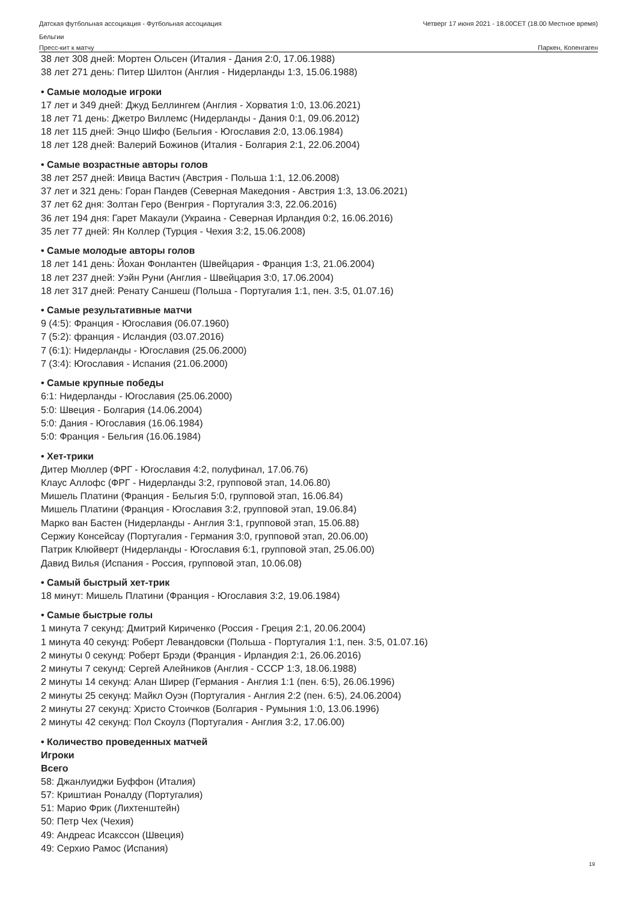Датская футбольная ассоциация - Футбольная ассоциация Четверг 17 июня 2021 - 18.00CET (18.00 Местное время)
Бельгии
Пресс-кит к матчу Паркен, Копенгаген
38 лет 308 дней: Мортен Ольсен (Италия - Дания 2:0, 17.06.1988)
38 лет 271 день: Питер Шилтон (Англия - Нидерланды 1:3, 15.06.1988)
• Самые молодые игроки
17 лет и 349 дней: Джуд Беллингем (Англия - Хорватия 1:0, 13.06.2021)
18 лет 71 день: Джетро Виллемс (Нидерланды - Дания 0:1, 09.06.2012)
18 лет 115 дней: Энцо Шифо (Бельгия - Югославия 2:0, 13.06.1984)
18 лет 128 дней: Валерий Божинов (Италия - Болгария 2:1, 22.06.2004)
• Самые возрастные авторы голов
38 лет 257 дней: Ивица Вастич (Австрия - Польша 1:1, 12.06.2008)
37 лет и 321 день: Горан Пандев (Северная Македония - Австрия 1:3, 13.06.2021)
37 лет 62 дня: Золтан Геро (Венгрия - Португалия 3:3, 22.06.2016)
36 лет 194 дня: Гарет Макаули (Украина - Северная Ирландия 0:2, 16.06.2016)
35 лет 77 дней: Ян Коллер (Турция - Чехия 3:2, 15.06.2008)
• Самые молодые авторы голов
18 лет 141 день: Йохан Фонлантен (Швейцария - Франция 1:3, 21.06.2004)
18 лет 237 дней: Уэйн Руни (Англия - Швейцария 3:0, 17.06.2004)
18 лет 317 дней: Ренату Саншеш (Польша - Португалия 1:1, пен. 3:5, 01.07.16)
• Самые результативные матчи
9 (4:5): Франция - Югославия (06.07.1960)
7 (5:2): франция - Исландия (03.07.2016)
7 (6:1): Нидерланды - Югославия (25.06.2000)
7 (3:4): Югославия - Испания (21.06.2000)
• Самые крупные победы
6:1: Нидерланды - Югославия (25.06.2000)
5:0: Швеция - Болгария (14.06.2004)
5:0: Дания - Югославия (16.06.1984)
5:0: Франция - Бельгия (16.06.1984)
• Хет-трики
Дитер Мюллер (ФРГ - Югославия 4:2, полуфинал, 17.06.76)
Клаус Аллофс (ФРГ - Нидерланды 3:2, групповой этап, 14.06.80)
Мишель Платини (Франция - Бельгия 5:0, групповой этап, 16.06.84)
Мишель Платини (Франция - Югославия 3:2, групповой этап, 19.06.84)
Марко ван Бастен (Нидерланды - Англия 3:1, групповой этап, 15.06.88)
Сержиу Консейсау (Португалия - Германия 3:0, групповой этап, 20.06.00)
Патрик Клюйверт (Нидерланды - Югославия 6:1, групповой этап, 25.06.00)
Давид Вилья (Испания - Россия, групповой этап, 10.06.08)
• Самый быстрый хет-трик
18 минут: Мишель Платини (Франция - Югославия 3:2, 19.06.1984)
• Самые быстрые голы
1 минута 7 секунд: Дмитрий Кириченко (Россия - Греция 2:1, 20.06.2004)
1 минута 40 секунд: Роберт Левандовски (Польша - Португалия 1:1, пен. 3:5, 01.07.16)
2 минуты 0 секунд: Роберт Брэди (Франция - Ирландия 2:1, 26.06.2016)
2 минуты 7 секунд: Сергей Алейников (Англия - СССР 1:3, 18.06.1988)
2 минуты 14 секунд: Алан Ширер (Германия - Англия 1:1 (пен. 6:5), 26.06.1996)
2 минуты 25 секунд: Майкл Оуэн (Португалия - Англия 2:2 (пен. 6:5), 24.06.2004)
2 минуты 27 секунд: Христо Стоичков (Болгария - Румыния 1:0, 13.06.1996)
2 минуты 42 секунд: Пол Скоулз (Португалия - Англия 3:2, 17.06.00)
• Количество проведенных матчей
Игроки
Всего
58: Джанлуиджи Буффон (Италия)
57: Криштиан Роналду (Португалия)
51: Марио Фрик (Лихтенштейн)
50: Петр Чех (Чехия)
49: Андреас Исакссон (Швеция)
49: Серхио Рамос (Испания)
19